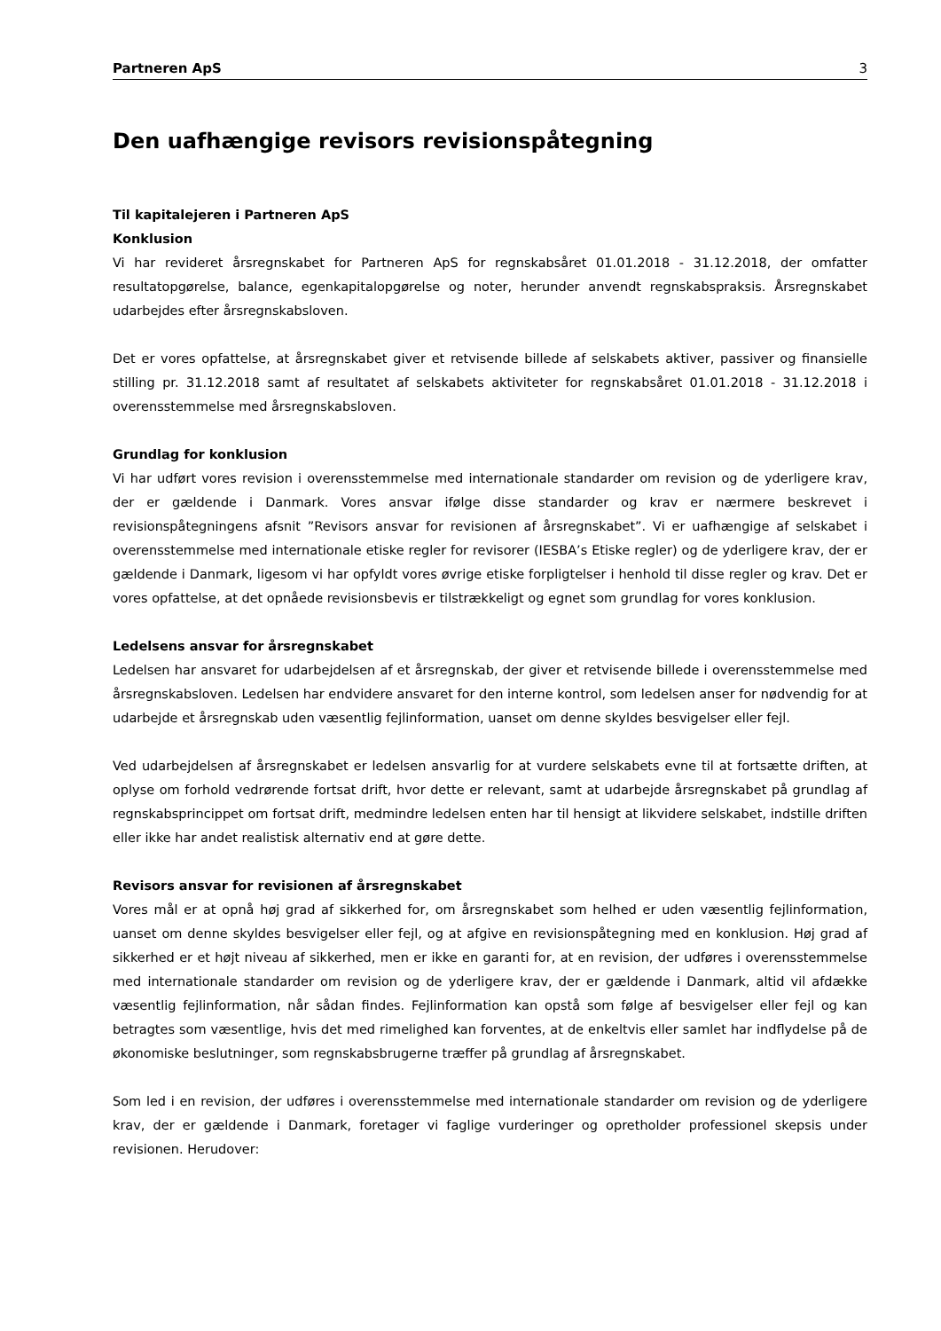Partneren ApS 3
Den uafhængige revisors revisionspåtegning
Til kapitalejeren i Partneren ApS
Konklusion
Vi har revideret årsregnskabet for Partneren ApS for regnskabsåret 01.01.2018 - 31.12.2018, der omfatter resultatopgørelse, balance, egenkapitalopgørelse og noter, herunder anvendt regnskabspraksis. Årsregnskabet udarbejdes efter årsregnskabsloven.
Det er vores opfattelse, at årsregnskabet giver et retvisende billede af selskabets aktiver, passiver og finansielle stilling pr. 31.12.2018 samt af resultatet af selskabets aktiviteter for regnskabsåret 01.01.2018 - 31.12.2018 i overensstemmelse med årsregnskabsloven.
Grundlag for konklusion
Vi har udført vores revision i overensstemmelse med internationale standarder om revision og de yderligere krav, der er gældende i Danmark. Vores ansvar ifølge disse standarder og krav er nærmere beskrevet i revisionspåtegningens afsnit ”Revisors ansvar for revisionen af årsregnskabet”. Vi er uafhængige af selskabet i overensstemmelse med internationale etiske regler for revisorer (IESBA’s Etiske regler) og de yderligere krav, der er gældende i Danmark, ligesom vi har opfyldt vores øvrige etiske forpligtelser i henhold til disse regler og krav. Det er vores opfattelse, at det opnåede revisionsbevis er tilstrækkeligt og egnet som grundlag for vores konklusion.
Ledelsens ansvar for årsregnskabet
Ledelsen har ansvaret for udarbejdelsen af et årsregnskab, der giver et retvisende billede i overensstemmelse med årsregnskabsloven. Ledelsen har endvidere ansvaret for den interne kontrol, som ledelsen anser for nødvendig for at udarbejde et årsregnskab uden væsentlig fejlinformation, uanset om denne skyldes besvigelser eller fejl.
Ved udarbejdelsen af årsregnskabet er ledelsen ansvarlig for at vurdere selskabets evne til at fortsætte driften, at oplyse om forhold vedrørende fortsat drift, hvor dette er relevant, samt at udarbejde årsregnskabet på grundlag af regnskabsprincippet om fortsat drift, medmindre ledelsen enten har til hensigt at likvidere selskabet, indstille driften eller ikke har andet realistisk alternativ end at gøre dette.
Revisors ansvar for revisionen af årsregnskabet
Vores mål er at opnå høj grad af sikkerhed for, om årsregnskabet som helhed er uden væsentlig fejlinformation, uanset om denne skyldes besvigelser eller fejl, og at afgive en revisionspåtegning med en konklusion. Høj grad af sikkerhed er et højt niveau af sikkerhed, men er ikke en garanti for, at en revision, der udføres i overensstemmelse med internationale standarder om revision og de yderligere krav, der er gældende i Danmark, altid vil afdække væsentlig fejlinformation, når sådan findes. Fejlinformation kan opstå som følge af besvigelser eller fejl og kan betragtes som væsentlige, hvis det med rimelighed kan forventes, at de enkeltvis eller samlet har indflydelse på de økonomiske beslutninger, som regnskabsbrugerne træffer på grundlag af årsregnskabet.
Som led i en revision, der udføres i overensstemmelse med internationale standarder om revision og de yderligere krav, der er gældende i Danmark, foretager vi faglige vurderinger og opretholder professionel skepsis under revisionen. Herudover: